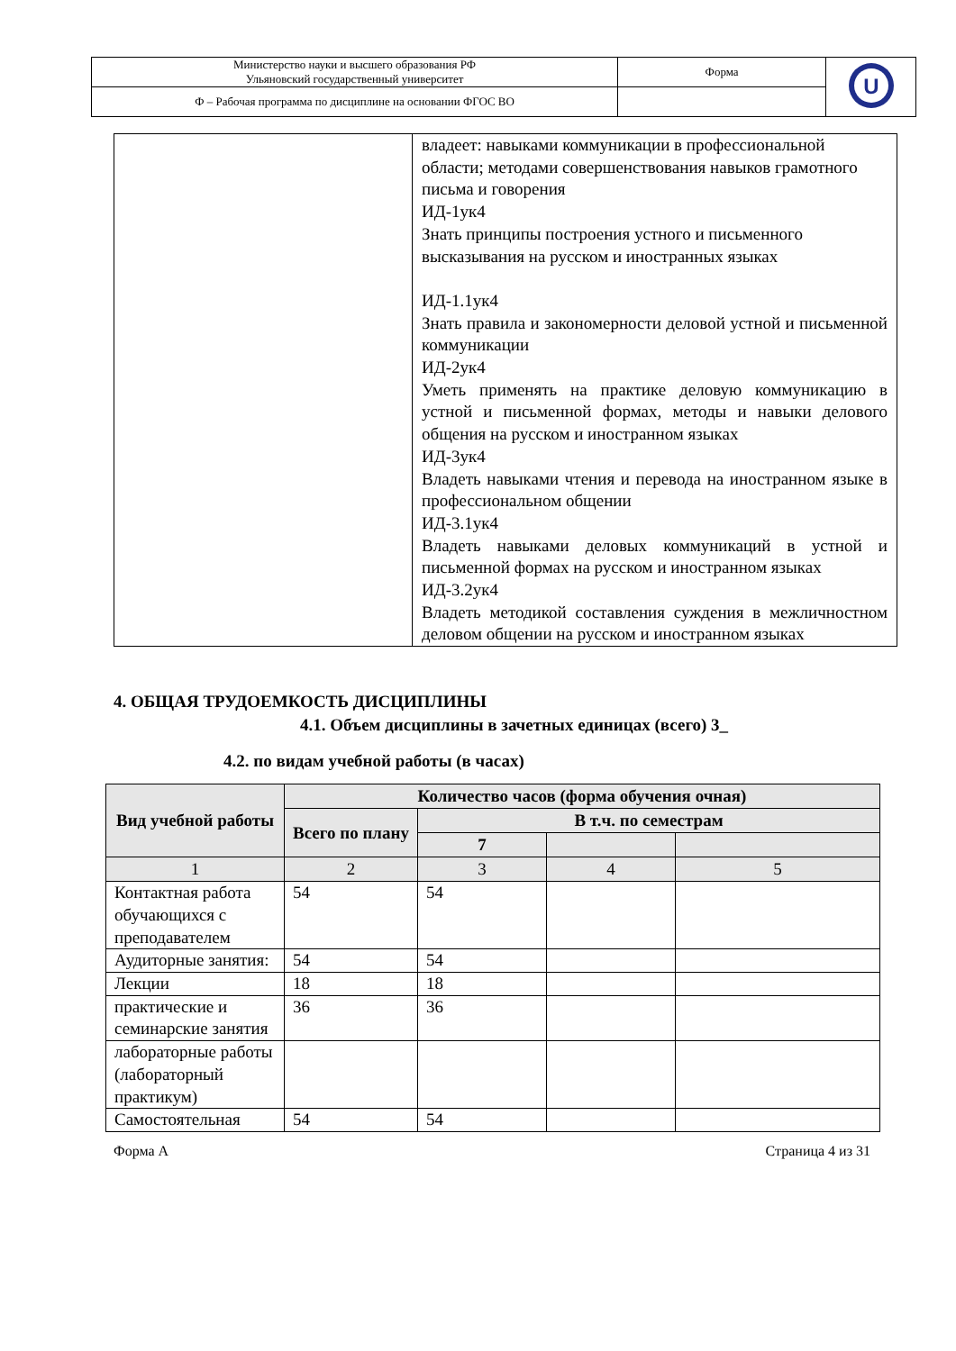| Министерство науки и высшего образования РФ Ульяновский государственный университет | Форма | U |
| Ф – Рабочая программа по дисциплине на основании ФГОС ВО | | |
| | владеет: навыками коммуникации в профессиональной области; методами совершенствования навыков грамотного письма и говорения ИД-1ук4 Знать принципы построения устного и письменного высказывания на русском и иностранных языках ИД-1.1ук4 Знать правила и закономерности деловой устной и письменной коммуникации ИД-2ук4 Уметь применять на практике деловую коммуникацию в устной и письменной формах, методы и навыки делового общения на русском и иностранном языках ИД-3ук4 Владеть навыками чтения и перевода на иностранном языке в профессиональном общении ИД-3.1ук4 Владеть навыками деловых коммуникаций в устной и письменной формах на русском и иностранном языках ИД-3.2ук4 Владеть методикой составления суждения в межличностном деловом общении на русском и иностранном языках |
4. ОБЩАЯ ТРУДОЕМКОСТЬ ДИСЦИПЛИНЫ
4.1. Объем дисциплины в зачетных единицах (всего) 3_
4.2. по видам учебной работы (в часах)
| Вид учебной работы | Количество часов (форма обучения очная) | | | |
| --- | --- | --- | --- | --- |
| | Всего по плану | В т.ч. по семестрам | | |
| | | 7 | | |
| 1 | 2 | 3 | 4 | 5 |
| Контактная работа обучающихся с преподавателем | 54 | 54 | | |
| Аудиторные занятия: | 54 | 54 | | |
| Лекции | 18 | 18 | | |
| практические и семинарские занятия | 36 | 36 | | |
| лабораторные работы (лабораторный практикум) | | | | |
| Самостоятельная | 54 | 54 | | |
Форма А Страница 4 из 31